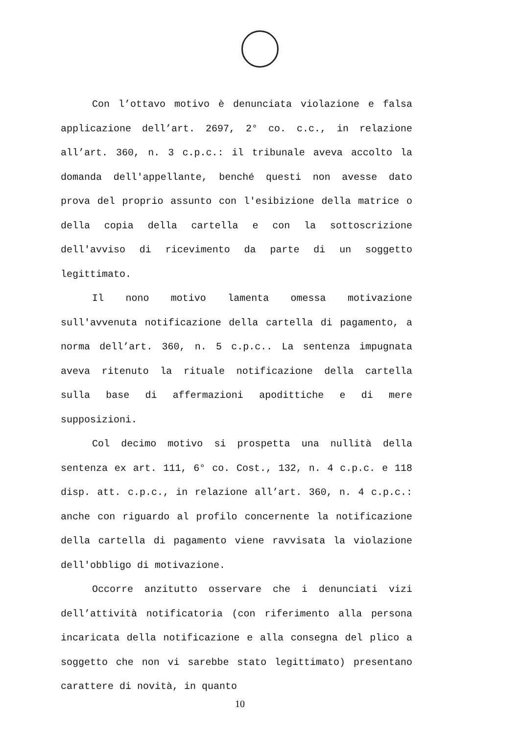Con l’ottavo motivo è denunciata violazione e falsa applicazione dell’art. 2697, 2° co. c.c., in relazione all’art. 360, n. 3 c.p.c.: il tribunale aveva accolto la domanda dell'appellante, benché questi non avesse dato prova del proprio assunto con l'esibizione della matrice o della copia della cartella e con la sottoscrizione dell'avviso di ricevimento da parte di un soggetto legittimato.
Il nono motivo lamenta omessa motivazione sull'avvenuta notificazione della cartella di pagamento, a norma dell’art. 360, n. 5 c.p.c.. La sentenza impugnata aveva ritenuto la rituale notificazione della cartella sulla base di affermazioni apodittiche e di mere supposizioni.
Col decimo motivo si prospetta una nullità della sentenza ex art. 111, 6° co. Cost., 132, n. 4 c.p.c. e 118 disp. att. c.p.c., in relazione all’art. 360, n. 4 c.p.c.: anche con riguardo al profilo concernente la notificazione della cartella di pagamento viene ravvisata la violazione dell'obbligo di motivazione.
Occorre anzitutto osservare che i denunciati vizi dell’attività notificatoria (con riferimento alla persona incaricata della notificazione e alla consegna del plico a soggetto che non vi sarebbe stato legittimato) presentano carattere di novità, in quanto
10